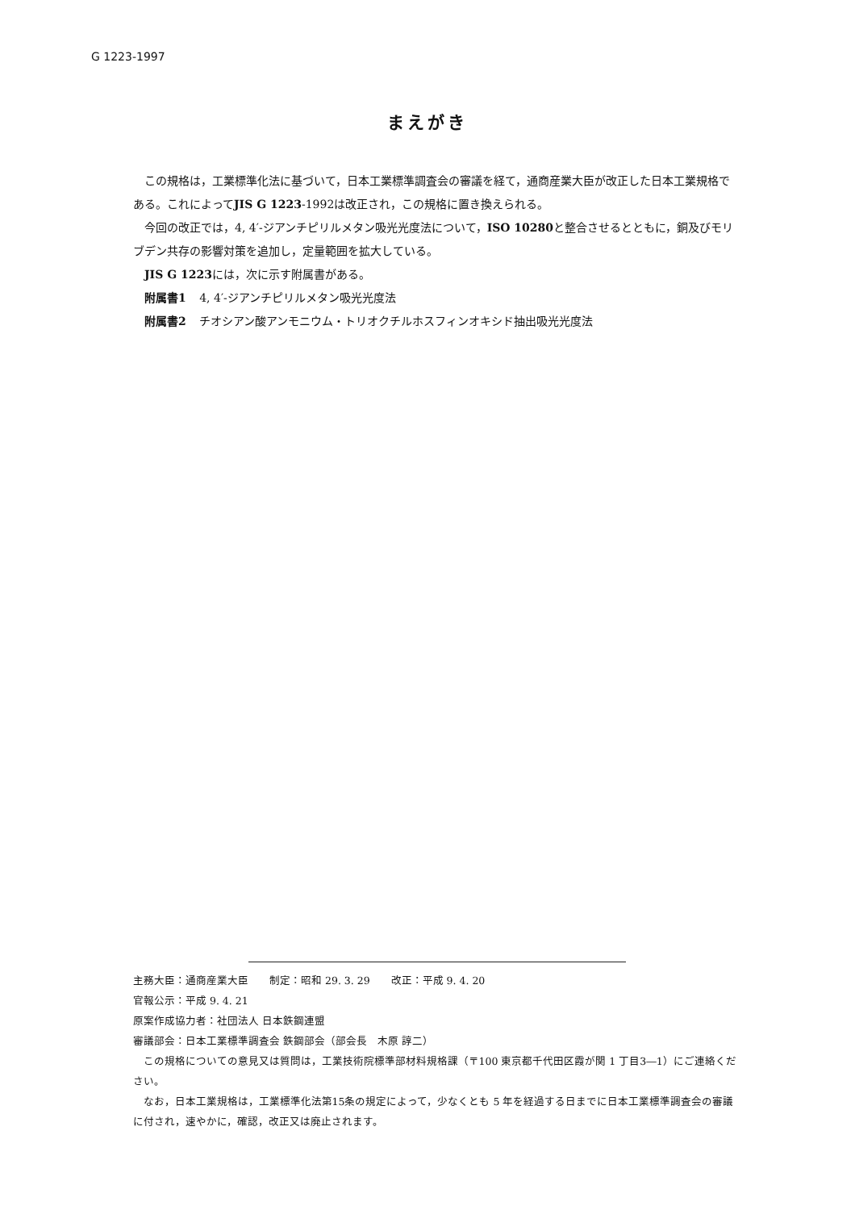G 1223-1997
まえがき
この規格は，工業標準化法に基づいて，日本工業標準調査会の審議を経て，通商産業大臣が改正した日本工業規格である。これによってJIS G 1223-1992は改正され，この規格に置き換えられる。
今回の改正では，4, 4′-ジアンチピリルメタン吸光光度法について，ISO 10280と整合させるとともに，銅及びモリブデン共存の影響対策を追加し，定量範囲を拡大している。
JIS G 1223には，次に示す附属書がある。
附属書1 4, 4′-ジアンチピリルメタン吸光光度法
附属書2 チオシアン酸アンモニウム・トリオクチルホスフィンオキシド抽出吸光光度法
主務大臣：通商産業大臣　　制定：昭和 29. 3. 29　　改正：平成 9. 4. 20
官報公示：平成 9. 4. 21
原案作成協力者：社団法人 日本鉄鋼連盟
審議部会：日本工業標準調査会 鉄鋼部会（部会長　木原 諄二）
この規格についての意見又は質問は，工業技術院標準部材料規格課（〒100 東京都千代田区霞が関 1 丁目3―1）にご連絡ください。
なお，日本工業規格は，工業標準化法第15条の規定によって，少なくとも 5 年を経過する日までに日本工業標準調査会の審議に付され，速やかに，確認，改正又は廃止されます。